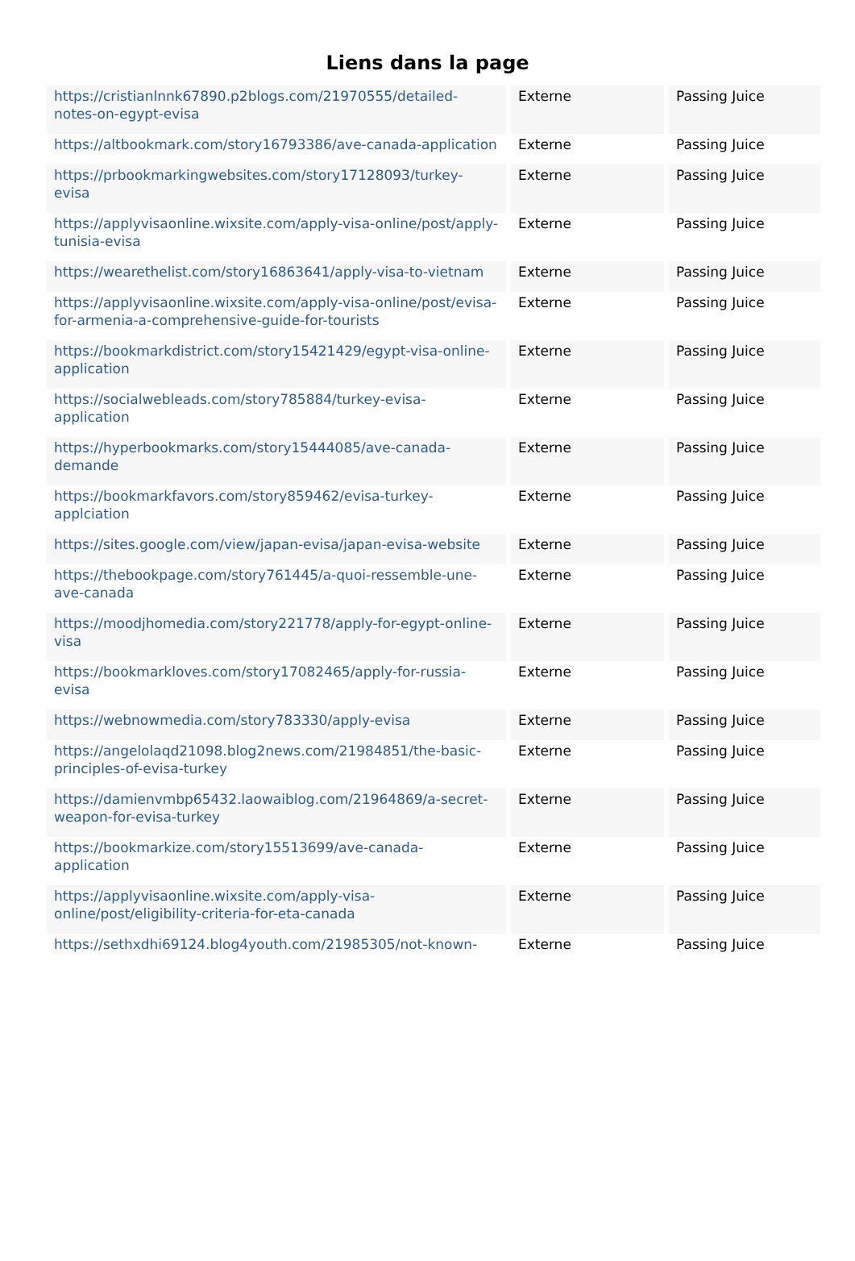Liens dans la page
| https://cristianlnnk67890.p2blogs.com/21970555/detailed-notes-on-egypt-evisa | Externe | Passing Juice |
| https://altbookmark.com/story16793386/ave-canada-application | Externe | Passing Juice |
| https://prbookmarkingwebsites.com/story17128093/turkey-evisa | Externe | Passing Juice |
| https://applyvisaonline.wixsite.com/apply-visa-online/post/apply-tunisia-evisa | Externe | Passing Juice |
| https://wearethelist.com/story16863641/apply-visa-to-vietnam | Externe | Passing Juice |
| https://applyvisaonline.wixsite.com/apply-visa-online/post/evisa-for-armenia-a-comprehensive-guide-for-tourists | Externe | Passing Juice |
| https://bookmarkdistrict.com/story15421429/egypt-visa-online-application | Externe | Passing Juice |
| https://socialwebleads.com/story785884/turkey-evisa-application | Externe | Passing Juice |
| https://hyperbookmarks.com/story15444085/ave-canada-demande | Externe | Passing Juice |
| https://bookmarkfavors.com/story859462/evisa-turkey-applciation | Externe | Passing Juice |
| https://sites.google.com/view/japan-evisa/japan-evisa-website | Externe | Passing Juice |
| https://thebookpage.com/story761445/a-quoi-ressemble-une-ave-canada | Externe | Passing Juice |
| https://moodjhomedia.com/story221778/apply-for-egypt-online-visa | Externe | Passing Juice |
| https://bookmarkloves.com/story17082465/apply-for-russia-evisa | Externe | Passing Juice |
| https://webnowmedia.com/story783330/apply-evisa | Externe | Passing Juice |
| https://angelolaqd21098.blog2news.com/21984851/the-basic-principles-of-evisa-turkey | Externe | Passing Juice |
| https://damienvmbp65432.laowaiblog.com/21964869/a-secret-weapon-for-evisa-turkey | Externe | Passing Juice |
| https://bookmarkize.com/story15513699/ave-canada-application | Externe | Passing Juice |
| https://applyvisaonline.wixsite.com/apply-visa-online/post/eligibility-criteria-for-eta-canada | Externe | Passing Juice |
| https://sethxdhi69124.blog4youth.com/21985305/not-known- | Externe | Passing Juice |